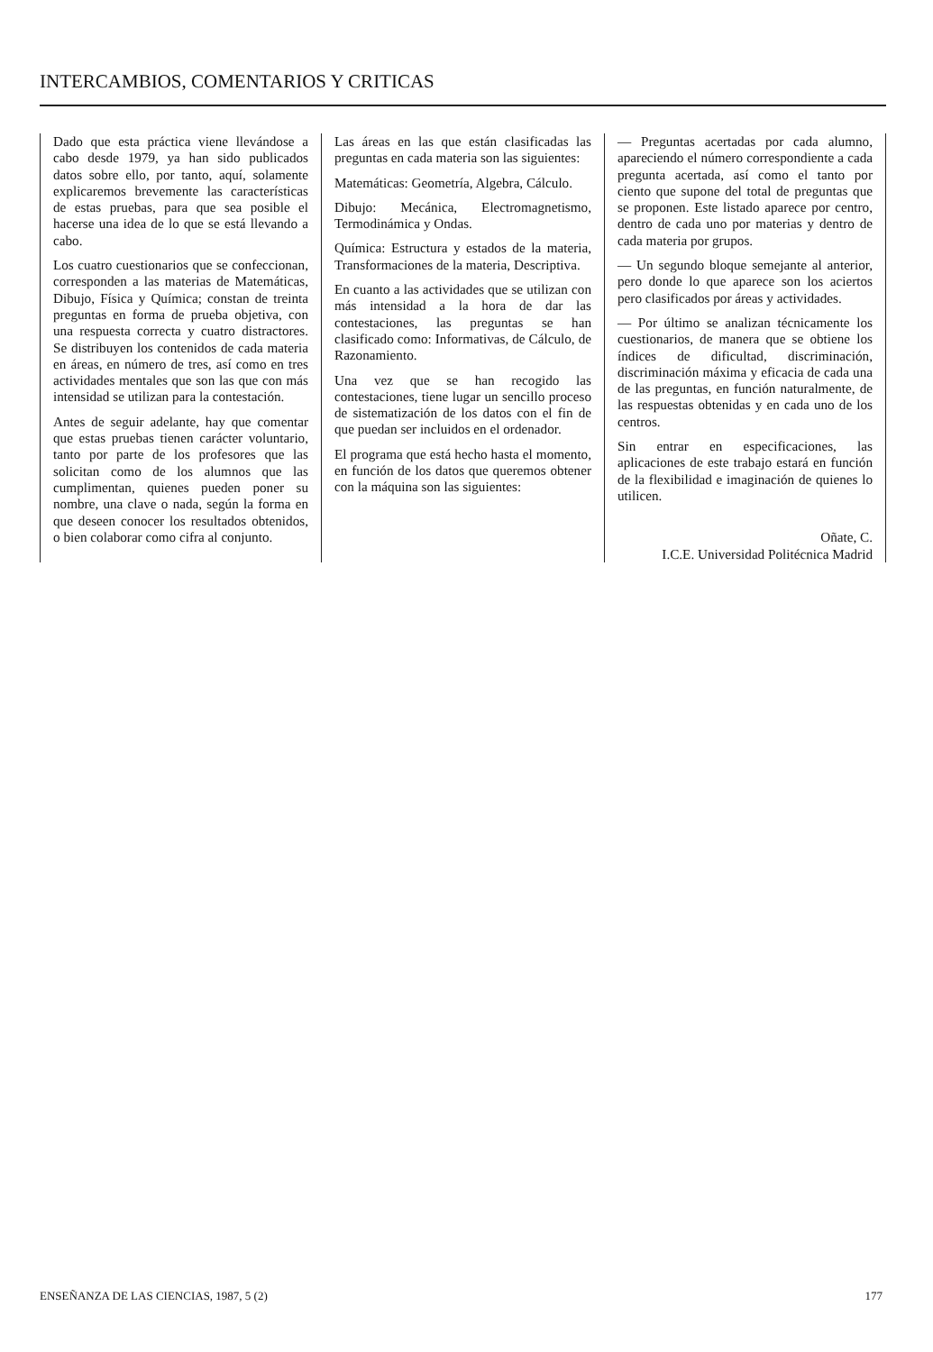INTERCAMBIOS, COMENTARIOS Y CRITICAS
Dado que esta práctica viene llevándose a cabo desde 1979, ya han sido publicados datos sobre ello, por tanto, aquí, solamente explicaremos brevemente las características de estas pruebas, para que sea posible el hacerse una idea de lo que se está llevando a cabo.
Los cuatro cuestionarios que se confeccionan, corresponden a las materias de Matemáticas, Dibujo, Física y Química; constan de treinta preguntas en forma de prueba objetiva, con una respuesta correcta y cuatro distractores. Se distribuyen los contenidos de cada materia en áreas, en número de tres, así como en tres actividades mentales que son las que con más intensidad se utilizan para la contestación.
Antes de seguir adelante, hay que comentar que estas pruebas tienen carácter voluntario, tanto por parte de los profesores que las solicitan como de los alumnos que las cumplimentan, quienes pueden poner su nombre, una clave o nada, según la forma en que deseen conocer los resultados obtenidos, o bien colaborar como cifra al conjunto.
Las áreas en las que están clasificadas las preguntas en cada materia son las siguientes:
Matemáticas: Geometría, Algebra, Cálculo.
Dibujo: Mecánica, Electromagnetismo, Termodinámica y Ondas.
Química: Estructura y estados de la materia, Transformaciones de la materia, Descriptiva.
En cuanto a las actividades que se utilizan con más intensidad a la hora de dar las contestaciones, las preguntas se han clasificado como: Informativas, de Cálculo, de Razonamiento.
Una vez que se han recogido las contestaciones, tiene lugar un sencillo proceso de sistematización de los datos con el fin de que puedan ser incluidos en el ordenador.
El programa que está hecho hasta el momento, en función de los datos que queremos obtener con la máquina son las siguientes:
— Preguntas acertadas por cada alumno, apareciendo el número correspondiente a cada pregunta acertada, así como el tanto por ciento que supone del total de preguntas que se proponen. Este listado aparece por centro, dentro de cada uno por materias y dentro de cada materia por grupos.
— Un segundo bloque semejante al anterior, pero donde lo que aparece son los aciertos pero clasificados por áreas y actividades.
— Por último se analizan técnicamente los cuestionarios, de manera que se obtiene los índices de dificultad, discriminación, discriminación máxima y eficacia de cada una de las preguntas, en función naturalmente, de las respuestas obtenidas y en cada uno de los centros.
Sin entrar en especificaciones, las aplicaciones de este trabajo estará en función de la flexibilidad e imaginación de quienes lo utilicen.
Oñate, C.
I.C.E. Universidad Politécnica Madrid
ENSEÑANZA DE LAS CIENCIAS, 1987, 5 (2) 177